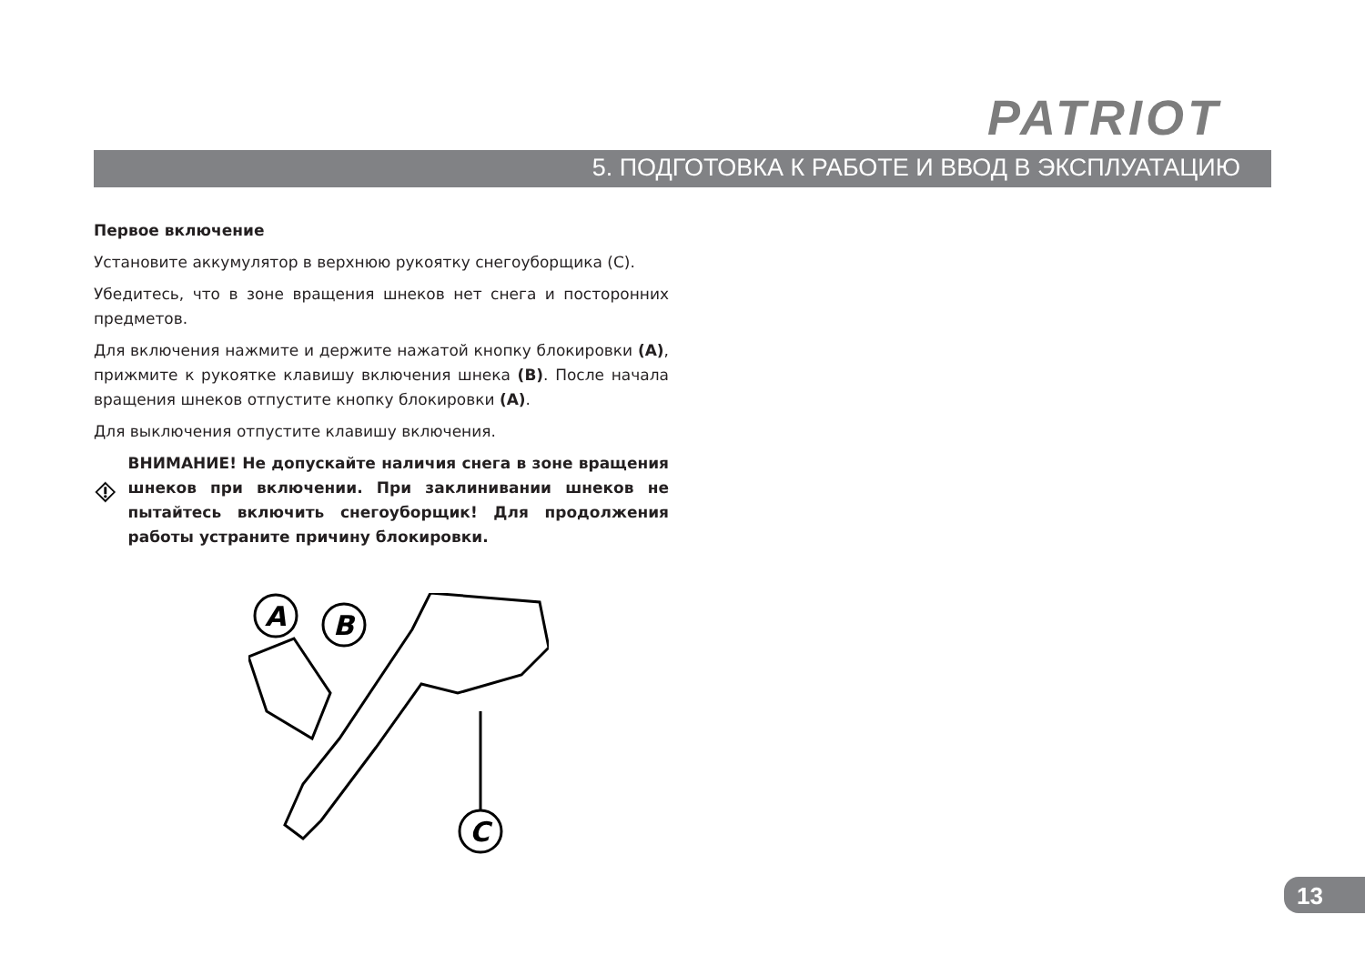PATRIOT
5. ПОДГОТОВКА К РАБОТЕ И ВВОД В ЭКСПЛУАТАЦИЮ
Первое включение
Установите аккумулятор в верхнюю рукоятку снегоуборщика (С).
Убедитесь, что в зоне вращения шнеков нет снега и посторонних предметов.
Для включения нажмите и держите нажатой кнопку блокировки (A), прижмите к рукоятке клавишу включения шнека (B). После начала вращения шнеков отпустите кнопку блокировки (A).
Для выключения отпустите клавишу включения.
ВНИМАНИЕ! Не допускайте наличия снега в зоне вращения шнеков при включении. При заклинивании шнеков не пытайтесь включить снегоуборщик! Для продолжения работы устраните причину блокировки.
A
B
C
13